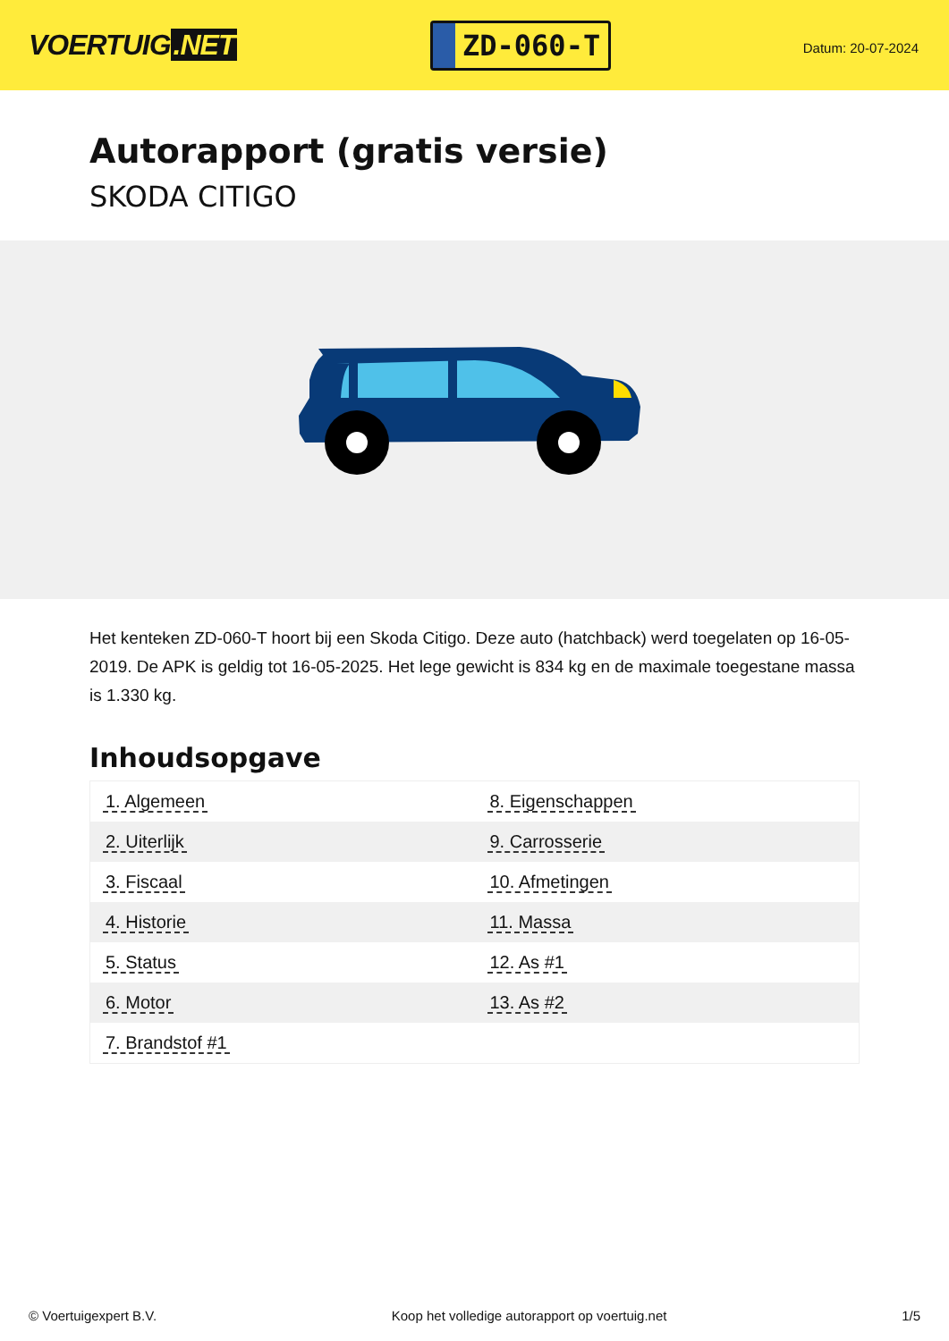VOERTUIG.NET
ZD-060-T
Datum: 20-07-2024
Autorapport (gratis versie)
SKODA CITIGO
Het kenteken ZD-060-T hoort bij een Skoda Citigo. Deze auto (hatchback) werd toegelaten op 16-05-2019. De APK is geldig tot 16-05-2025. Het lege gewicht is 834 kg en de maximale toegestane massa is 1.330 kg.
Inhoudsopgave
| 1. Algemeen | 8. Eigenschappen |
| 2. Uiterlijk | 9. Carrosserie |
| 3. Fiscaal | 10. Afmetingen |
| 4. Historie | 11. Massa |
| 5. Status | 12. As #1 |
| 6. Motor | 13. As #2 |
| 7. Brandstof #1 | |
© Voertuigexpert B.V. Koop het volledige autorapport op voertuig.net
1/5